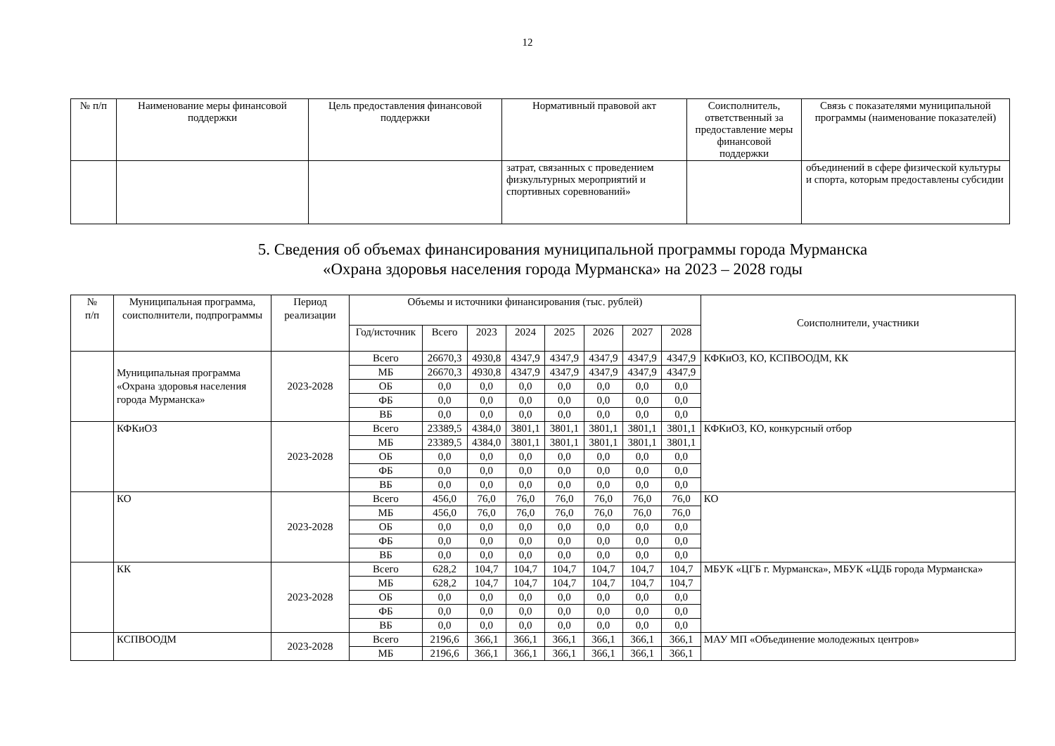12
| № п/п | Наименование меры финансовой поддержки | Цель предоставления финансовой поддержки | Нормативный правовой акт | Соисполнитель, ответственный за предоставление меры финансовой поддержки | Связь с показателями муниципальной программы (наименование показателей) |
| --- | --- | --- | --- | --- | --- |
| | | | затрат, связанных с проведением физкультурных мероприятий и спортивных соревнований» | | объединений в сфере физической культуры и спорта, которым предоставлены субсидии |
5. Сведения об объемах финансирования муниципальной программы города Мурманска
«Охрана здоровья населения города Мурманска» на 2023 – 2028 годы
| № п/п | Муниципальная программа, соисполнители, подпрограммы | Период реализации | Объемы и источники финансирования (тыс. рублей) | | | | | | | | Соисполнители, участники |
| | | | Год/источник | Всего | 2023 | 2024 | 2025 | 2026 | 2027 | 2028 | |
| | Муниципальная программа «Охрана здоровья населения города Мурманска» | 2023-2028 | Всего | 26670,3 | 4930,8 | 4347,9 | 4347,9 | 4347,9 | 4347,9 | 4347,9 | КФКиОЗ, КО, КСПВООДМ, КК |
| | | | МБ | 26670,3 | 4930,8 | 4347,9 | 4347,9 | 4347,9 | 4347,9 | 4347,9 | |
| | | | ОБ | 0,0 | 0,0 | 0,0 | 0,0 | 0,0 | 0,0 | 0,0 | |
| | | | ФБ | 0,0 | 0,0 | 0,0 | 0,0 | 0,0 | 0,0 | 0,0 | |
| | | | ВБ | 0,0 | 0,0 | 0,0 | 0,0 | 0,0 | 0,0 | 0,0 | |
| | КФКиОЗ | 2023-2028 | Всего | 23389,5 | 4384,0 | 3801,1 | 3801,1 | 3801,1 | 3801,1 | 3801,1 | КФКиОЗ, КО, конкурсный отбор |
| | | | МБ | 23389,5 | 4384,0 | 3801,1 | 3801,1 | 3801,1 | 3801,1 | 3801,1 | |
| | | | ОБ | 0,0 | 0,0 | 0,0 | 0,0 | 0,0 | 0,0 | 0,0 | |
| | | | ФБ | 0,0 | 0,0 | 0,0 | 0,0 | 0,0 | 0,0 | 0,0 | |
| | | | ВБ | 0,0 | 0,0 | 0,0 | 0,0 | 0,0 | 0,0 | 0,0 | |
| | КО | 2023-2028 | Всего | 456,0 | 76,0 | 76,0 | 76,0 | 76,0 | 76,0 | 76,0 | КО |
| | | | МБ | 456,0 | 76,0 | 76,0 | 76,0 | 76,0 | 76,0 | 76,0 | |
| | | | ОБ | 0,0 | 0,0 | 0,0 | 0,0 | 0,0 | 0,0 | 0,0 | |
| | | | ФБ | 0,0 | 0,0 | 0,0 | 0,0 | 0,0 | 0,0 | 0,0 | |
| | | | ВБ | 0,0 | 0,0 | 0,0 | 0,0 | 0,0 | 0,0 | 0,0 | |
| | КК | 2023-2028 | Всего | 628,2 | 104,7 | 104,7 | 104,7 | 104,7 | 104,7 | 104,7 | МБУК «ЦГБ г. Мурманска», МБУК «ЦДБ города Мурманска» |
| | | | МБ | 628,2 | 104,7 | 104,7 | 104,7 | 104,7 | 104,7 | 104,7 | |
| | | | ОБ | 0,0 | 0,0 | 0,0 | 0,0 | 0,0 | 0,0 | 0,0 | |
| | | | ФБ | 0,0 | 0,0 | 0,0 | 0,0 | 0,0 | 0,0 | 0,0 | |
| | | | ВБ | 0,0 | 0,0 | 0,0 | 0,0 | 0,0 | 0,0 | 0,0 | |
| | КСПВООДМ | 2023-2028 | Всего | 2196,6 | 366,1 | 366,1 | 366,1 | 366,1 | 366,1 | 366,1 | МАУ МП «Объединение молодежных центров» |
| | | | МБ | 2196,6 | 366,1 | 366,1 | 366,1 | 366,1 | 366,1 | 366,1 | |